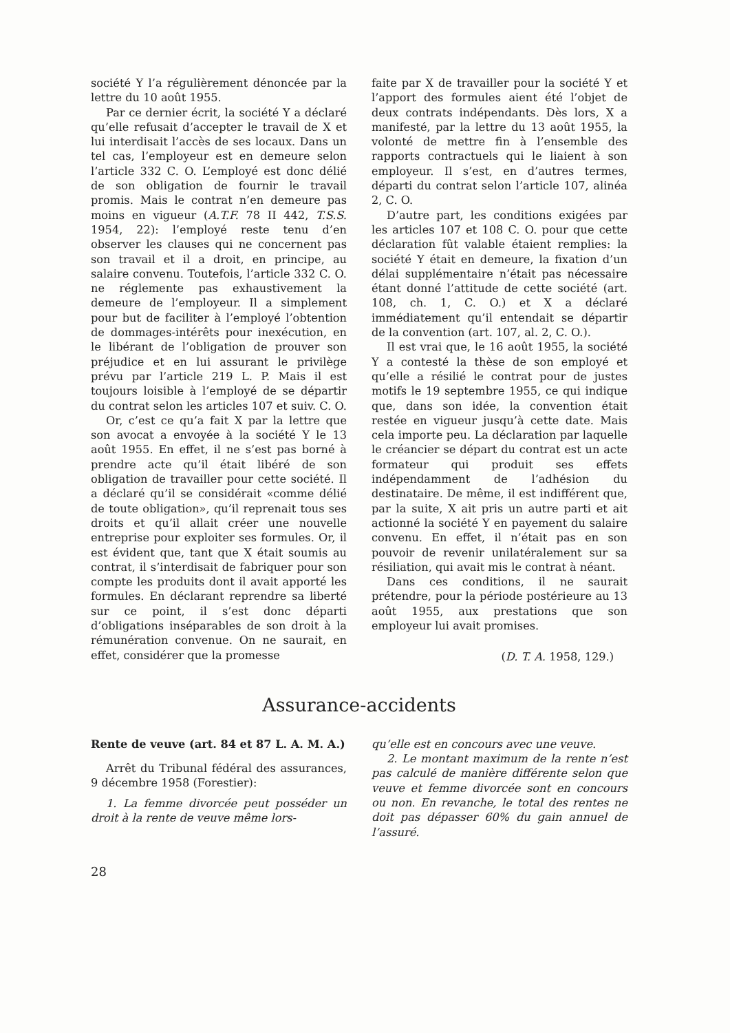société Y l’a régulièrement dénoncée par la lettre du 10 août 1955.
Par ce dernier écrit, la société Y a déclaré qu’elle refusait d’accepter le travail de X et lui interdisait l’accès de ses locaux. Dans un tel cas, l’employeur est en demeure selon l’article 332 C. O. L’employé est donc délié de son obligation de fournir le travail promis. Mais le contrat n’en demeure pas moins en vigueur (A.T.F. 78 II 442, T.S.S. 1954, 22): l’employé reste tenu d’en observer les clauses qui ne concernent pas son travail et il a droit, en principe, au salaire convenu. Toutefois, l’article 332 C. O. ne réglemente pas exhaustivement la demeure de l’employeur. Il a simplement pour but de faciliter à l’employé l’obtention de dommages-intérêts pour inexécution, en le libérant de l’obligation de prouver son préjudice et en lui assurant le privilège prévu par l’article 219 L. P. Mais il est toujours loisible à l’employé de se départir du contrat selon les articles 107 et suiv. C. O.
Or, c’est ce qu’a fait X par la lettre que son avocat a envoyée à la société Y le 13 août 1955. En effet, il ne s’est pas borné à prendre acte qu’il était libéré de son obligation de travailler pour cette société. Il a déclaré qu’il se considérait «comme délié de toute obligation», qu’il reprenait tous ses droits et qu’il allait créer une nouvelle entreprise pour exploiter ses formules. Or, il est évident que, tant que X était soumis au contrat, il s’interdisait de fabriquer pour son compte les produits dont il avait apporté les formules. En déclarant reprendre sa liberté sur ce point, il s’est donc départi d’obligations inséparables de son droit à la rémunération convenue. On ne saurait, en effet, considérer que la promesse
faite par X de travailler pour la société Y et l’apport des formules aient été l’objet de deux contrats indépendants. Dès lors, X a manifesté, par la lettre du 13 août 1955, la volonté de mettre fin à l’ensemble des rapports contractuels qui le liaient à son employeur. Il s’est, en d’autres termes, départi du contrat selon l’article 107, alinéa 2, C. O.
D’autre part, les conditions exigées par les articles 107 et 108 C. O. pour que cette déclaration fût valable étaient remplies: la société Y était en demeure, la fixation d’un délai supplémentaire n’était pas nécessaire étant donné l’attitude de cette société (art. 108, ch. 1, C. O.) et X a déclaré immédiatement qu’il entendait se départir de la convention (art. 107, al. 2, C. O.).
Il est vrai que, le 16 août 1955, la société Y a contesté la thèse de son employé et qu’elle a résilié le contrat pour de justes motifs le 19 septembre 1955, ce qui indique que, dans son idée, la convention était restée en vigueur jusqu’à cette date. Mais cela importe peu. La déclaration par laquelle le créancier se départ du contrat est un acte formateur qui produit ses effets indépendamment de l’adhésion du destinataire. De même, il est indifférent que, par la suite, X ait pris un autre parti et ait actionné la société Y en payement du salaire convenu. En effet, il n’était pas en son pouvoir de revenir unilatéralement sur sa résiliation, qui avait mis le contrat à néant.
Dans ces conditions, il ne saurait prétendre, pour la période postérieure au 13 août 1955, aux prestations que son employeur lui avait promises.
(D. T. A. 1958, 129.)
Assurance-accidents
Rente de veuve (art. 84 et 87 L. A. M. A.)
Arrêt du Tribunal fédéral des assurances, 9 décembre 1958 (Forestier):
1. La femme divorcée peut posséder un droit à la rente de veuve même lors-
qu’elle est en concours avec une veuve.
2. Le montant maximum de la rente n’est pas calculé de manière différente selon que veuve et femme divorcée sont en concours ou non. En revanche, le total des rentes ne doit pas dépasser 60% du gain annuel de l’assuré.
28